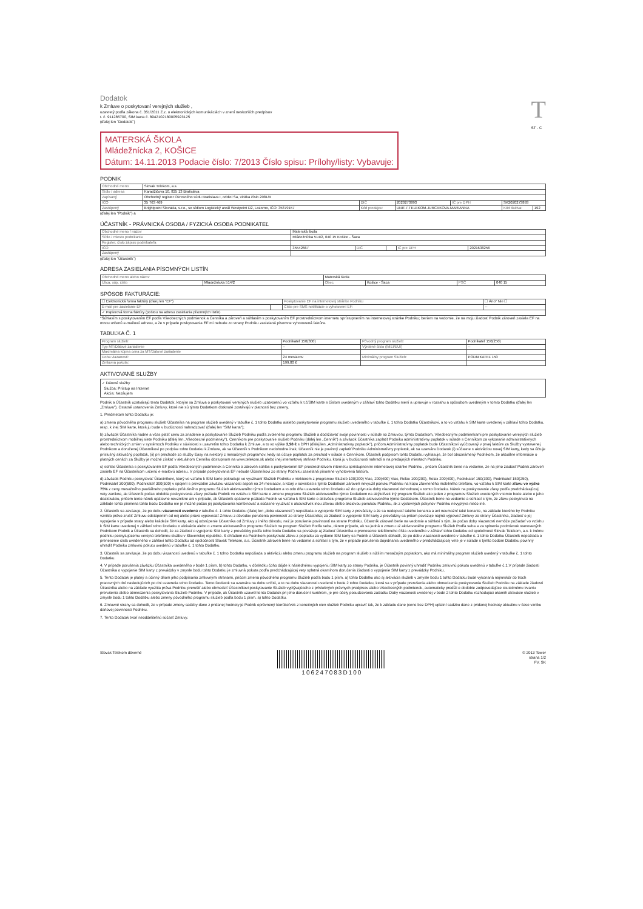Dodatok
k Zmluve o poskytovaní verejných služieb ,
uzavretý podľa zákona č. 351/2011 Z.z. o elektronických komunikáciách v znení neskorších predpisov
t. č. 911285700, SIM karta č. 8942102180005923125
(ďalej len "Dodatok")
T
ST - C
MATERSKÁ ŠKOLA
Mládežnícka 2, KOŠICE
Dátum: 14.11.2013 Podacie číslo: 7/2013 Číslo spisu: Prílohy/listy: Vybavuje:
PODNIK
| Obchodné meno | Slovak Telekom, a.s. | | | | | |
| Sídlo / adresa | Karadžičova 10, 825 13 Bratislava | | | | | |
| Zapísaný | Obchodný register Okresného súdu Bratislava I, oddiel Sa, vložka číslo 2081/B | | | | | |
| IČO | 35 763 469 | DIČ | 2020273893 | IČ pre DPH | SK2020273893 | |
| Zastúpený | Brightpoint Slovakia, s.r.o., so sídlom Logistický areál Westpoint D2, Lozorno, IČO: 35879157 | Kód predajcu: | UNIT.7.TELEKOM.JURCAKOVA.MARIANNA | | Kód tlačiva: | 192 |
(ďalej len "Podnik") a
ÚČASTNÍK - PRÁVNICKÁ OSOBA / FYZICKÁ OSOBA PODNIKATEĽ
| Obchodné meno / názov | Materská škola | | | | |
| Sídlo / miesto podnikania | Mládežnícka 514/2, 040 15 Košice - Šaca | | | | |
| Register, číslo zápisu podnikateľa | | | | | |
| IČO | 35542667 | DIČ | | IČ pre DPH | 2021638256 |
| Zastúpený | | | | | |
(ďalej len "Účastník")
ADRESA ZASIELANIA PÍSOMNÝCH LISTÍN
| Obchodné meno alebo názov | | Materská škola | | | |
| Ulica, súp. číslo | Mládežnícka 514/2 | Obec | Košice - Šaca | PSČ | 040 15 |
SPÔSOB FAKTURÁCIE:
| ☐ Elektronická forma faktúry (ďalej len "EF") | | Poskytovanie EF na internetovej stránke Podniku | ☐ Áno* Nie ☐ |
| E-mail pre zasielanie EF | | Číslo pre SMS notifikácie o vyhotovení EF: | -- |
| ✓ Papierová forma faktúry (poštou na adresu zasielania písomných listín) | | | |
*Súhlasím s poskytovaním EF podľa Všeobecných podmienok a Cenníka a zároveň a súhlasím s poskytovaním EF prostredníctvom internetu sprístupnením na internetovej stránke Podniku; beriem na vedomie, že na moju žiadosť Podnik zároveň zasiela EF na mnou určenú e-mailovú adresu, a že v prípade poskytovania EF mi nebude zo strany Podniku zasielaná písomne vyhotovená faktúra.
TABUĽKA Č. 1
| Program služieb: | Podnikateľ 150(300) | Pôvodný program služieb: | Podnikateľ 150(250) |
| Typ MT/Dátové zariadenie | -- | Výrobné číslo (IMEI/EUI) | -- |
| Maximálna kúpna cena za MT/Dátové zariadenie | | | |
| Doba viazanosti: | 24 mesiacov | Minimálny program Služieb: | PODNIKATEĽ 150 |
| Zmluvná pokuta: | 199,00 € | | |
AKTIVOVANÉ SLUŽBY
✓ Dátové služby
Služba: Prístup na Internet
Akcia: Nezáujem
Podnik a Účastník uzatvárajú tento Dodatok, ktorým sa Zmluva o poskytovaní verejných služieb uzatvorenú vo vzťahu k t.č/SIM karte s číslom uvedeným v záhlaví tohto Dodatku mení a upravuje v rozsahu a spôsobom uvedeným v tomto Dodatku (ďalej len „Zmluva"). Ostatné ustanovenia Zmluvy, ktoré nie sú týmto Dodatkom dotknuté zostávajú v platnosti bez zmeny.
1. Predmetom tohto Dodatku je:
a) zmena pôvodného programu služieb Účastníka na program služieb uvedený v tabuľke č. 1 tohto Dodatku a/alebo poskytovanie programu služieb uvedeného v tabuľke č. 1 tohto Dodatku Účastníkovi, a to vo vzťahu k SIM karte uvedenej v záhlaví tohto Dodatku, resp. k inej SIM karte, ktorá ju bude v budúcnosti nahradzovať (ďalej len "SIM karta");
b) záväzok Účastníka riadne a včas platiť cenu za zriadenie a poskytovanie Služieb Podniku podľa zvoleného programu Služieb a dodržiavať svoje povinnosti v súlade so Zmluvou, týmto Dodatkom, Všeobecnými podmienkami pre poskytovanie verejných služieb prostredníctvom mobilnej siete Podniku (ďalej len „Všeobecné podmienky"), Cenníkom pre poskytovanie služieb Podniku (ďalej len „Cenník") a záväzok Účastníka zaplatiť Podniku administratívny poplatok v súlade s Cenníkom za vykonanie administratívnych alebo technických zmien v systémoch Podniku v súvislosti s uzavretím tohto Dodatku k Zmluve, a to vo výške 3,98 € s DPH (ďalej len „Administratívny poplatok"), pričom Administratívny poplatok bude Účastníkovi vyúčtovaný v prvej faktúre za Služby vystavenej Podnikom a doručenej Účastníkovi po podpise tohto Dodatku k Zmluve, ak sa Účastník s Podnikom nedohodne inak; Účastník nie je povinný zaplatiť Podniku Administratívny poplatok, ak sa uzatvára Dodatok (i) súčasne s aktiváciou novej SIM karty, kedy sa účtuje príslušný aktivačný poplatok, (ii) pri prechode zo služby Easy na niektorý z mesačných programov, kedy sa účtuje poplatok za prechod v súlade s Cenníkom. Účastník podpisom tohto Dodatku vyhlasuje, že bol oboznámený Podnikom, že aktuálne informácie o platných cenách za Služby je možné získať v aktuálnom Cenníku dostupnom na www.telekom.sk alebo inej internetovej stránke Podniku, ktorá ju v budúcnosti nahradí a na predajných miestach Podniku.
c) súhlas Účastníka s poskytovaním EF podľa Všeobecných podmienok a Cenníka a zároveň súhlas s poskytovaním EF prostredníctvom internetu sprístupnením internetovej stránke Podniku , pričom Účastník berie na vedomie, že na jeho žiadosť Podnik zároveň zasiela EF na Účastníkom určenú e-mailovú adresu. V prípade poskytovania EF nebude Účastníkovi zo strany Podniku zasielaná písomne vyhotovená faktúra.
d) záväzok Podniku poskytovať Účastníkovi, ktorý vo vzťahu k SIM karte pokračuje vo využívaní Služieb Podniku v niektorom z programov Služieb 100(200) Viac, 200(400) Viac, Relax 100(200), Relax 200(400), Podnikateľ 150(300), Podnikateľ 150(250), Podnikateľ 300(600), Podnikateľ 300(500) v spojení s prevzatím záväzku viazanosti aspoň na 24 mesiacov, a ktorý v súvislosti s týmto Dodatkom zároveň nevyužil ponuku Podniku na kúpu zľavneného mobilného telefónu, vo vzťahu k SIM karte zľavu vo výške 75% z ceny mesačného paušálneho poplatku príslušného programu Služieb aktivovaného týmto Dodatkom a to odo dňa uzavretia tohto Dodatku až do uplynutia doby viazanosti dohodnutej v tomto Dodatku. Nárok na poskytovanie zľavy podľa predchádzajúcej vety zanikne, ak Účastník počas obdobia poskytovania zľavy požiada Podnik vo vzťahu k SIM karte o zmenu programu Služieb aktivovaného týmto Dodatkom na akýkoľvek iný program Služieb ako jeden z programov Služieb uvedených v tomto bode alebo o jeho deaktiváciu, pričom tento nárok opätovne nevznikne ani v prípade, ak Účastník opätovne požiada Podnik vo vzťahu k SIM karte o aktiváciu programu Služieb aktivovaného týmto Dodatkom. Účastník berie na vedomie a súhlasí s tým, že zľavu poskytnutú na základe tohto písmena tohto bodu Dodatku nie je možné počas jej poskytovania kombinovať a súčasne využívať s akoukoľvek inou zľavou alebo akciovou ponukou Podniku, ak z výslovných pokynov Podniku nevyplýva niečo iné.
2. Účastník sa zaväzuje, že po dobu viazanosti uvedenú v tabuľke č. 1 tohto Dodatku (ďalej len „doba viazanosti") nepožiada o vypojenie SIM karty z prevádzky a že sa nedopustí takého konania a ani neumožní také konanie, na základe ktorého by Podniku vzniklo právo zrušiť Zmluvu odstúpením od nej alebo právo vypovedať Zmluvu z dôvodov porušenia povinností zo strany Účastníka; za žiadosť o vypojenie SIM karty z prevádzky sa pritom považuje najmä výpoveď Zmluvy zo strany Účastníka, žiadosť o jej vypojenie v prípade straty alebo krádeže SIM karty, ako aj odstúpenie Účastníka od Zmluvy z iného dôvodu, než je porušenie povinností na strane Podniku. Účastník zároveň berie na vedomie a súhlasí s tým, že počas doby viazanosti nemôže požiadať vo vzťahu k SIM karte uvedenej v záhlaví tohto Dodatku o aktiváciu alebo o zmenu aktivovaného programu Služieb na program Služieb Podľa seba, okrem prípadu, ak sa jedná o zmenu už aktivovaného programu Služieb Podľa seba a za splnenia podmienok stanovených Podnikom Podnik a Účastník sa dohodli, že za žiadosť o vypojenie SIM karty z prevádzky podľa tohto bodu Dodatku sa považuje aj žiadosť Účastníka o prenesenie telefónneho čísla uvedeného v záhlaví tohto Dodatku od spoločnosti Slovak Telekom, a.s. k inému podniku poskytujúcemu verejnú telefónnu službu v Slovenskej republike. S ohľadom na Podnikom poskytnutú zľavu z poplatku za vydanie SIM karty sa Podnik a Účastník dohodli, že po dobu viazanosti uvedenú v tabuľke č. 1 tohto Dodatku Účastník nepožiada o prenesenie čísla uvedeného v záhlaví tohto Dodatku od spoločnosti Slovak Telekom, a.s. Účastník zároveň berie na vedomie a súhlasí s tým, že v prípade porušenia dojednania uvedeného v predchádzajúcej vete je v súlade s týmto bodom Dodatku povinný uhradiť Podniku zmluvnú pokutu uvedenú v tabuľke č. 1 tohto Dodatku.
3. Účastník sa zaväzuje, že po dobu viazanosti uvedenú v tabuľke č. 1 tohto Dodatku nepožiada o aktiváciu alebo zmenu programu služieb na program služieb s nižším mesačným poplatkom, ako má minimálny program služieb uvedený v tabuľke č. 1 tohto Dodatku.
4. V prípade porušenia záväzku Účastníka uvedeného v bode 1 písm. b) tohto Dodatku, v dôsledku čoho dôjde k následnému vypojeniu SIM karty zo strany Podniku, je Účastník povinný uhradiť Podniku zmluvnú pokutu uvedenú v tabuľke č.1.V prípade žiadosti Účastníka o vypojenie SIM karty z prevádzky v zmysle bodu tohto Dodatku je zmluvná pokuta podľa predchádzajúcej vety splatná okamihom doručenia žiadosti o vypojenie SIM karty z prevádzky Podniku.
5. Tento Dodatok je platný a účinný dňom jeho podpísania zmluvnými stranami, pričom zmena pôvodného programu Služieb podľa bodu 1 písm. a) tohto Dodatku ako aj aktivácia služieb v zmysle bodu 1 tohto Dodatku bude vykonaná najneskôr do troch pracovných dní nasledujúcich po dni uzavretia tohto Dodatku. Tento Dodatok sa uzatvára na dobu určitú, a to na dobu viazanosti uvedenú v bode 2 tohto Dodatku, ktorá sa v prípade prerušenia alebo obmedzenia poskytovania Služieb Podniku na základe žiadosti Účastníka alebo na základe využitia práva Podniku prerušiť alebo obmedziť Účastníkovi poskytovanie Služieb vyplývajúceho z príslušných právnych predpisov alebo Všeobecných podmienok, automaticky predĺži o obdobie zodpovedajúce skutočnému trvaniu prerušenia alebo obmedzenia poskytovania Služieb Podniku. V prípade, ak Účastník uzavrel tento Dodatok pri jeho doručení kuriérom, je pre účely posudzovania začiatku Doby viazanosti uvedenej v bode 2 tohto Dodatku rozhodujúci okamih aktivácie služieb v zmysle bodu 1 tohto Dodatku alebo zmeny pôvodného programu služieb podľa bodu 1 písm. a) tohto Dodatku.
6. Zmluvné strany sa dohodli, že v prípade zmeny sadzby dane z pridanej hodnoty je Podnik oprávnený ktorúkoľvek z konečných cien služieb Podniku upraviť tak, že k základu dane (cene bez DPH) uplatní sadzbu dane z pridanej hodnoty aktuálnu v čase vzniku daňovej povinnosti Podniku.
7. Tento Dodatok tvorí neoddeliteľnú súčasť Zmluvy.
Slovak Telekom dôverné
106247083D100
© 2013 Tower
strana 1/2
FV, SK